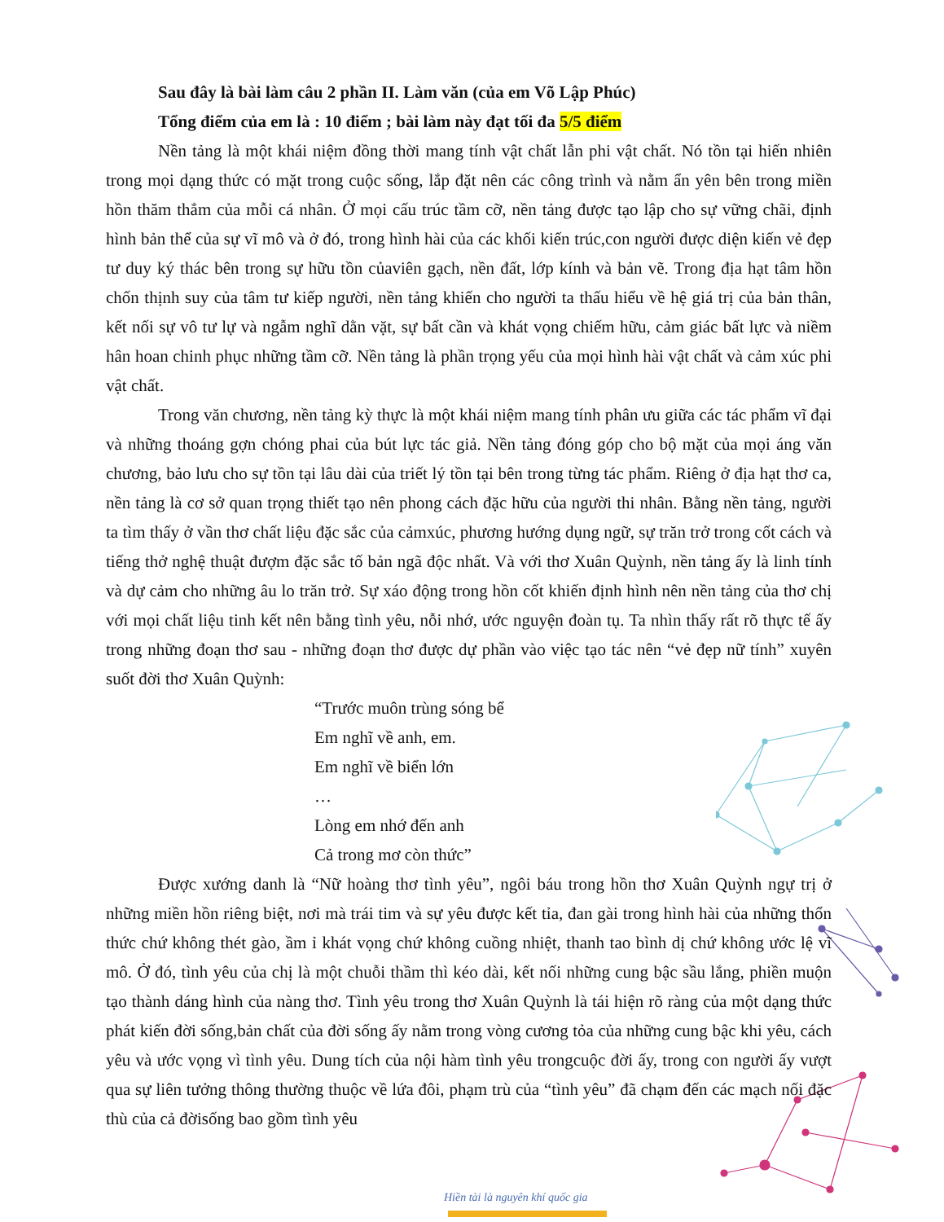Sau đây là bài làm câu 2 phần II. Làm văn (của em Võ Lập Phúc)
Tổng điểm của em là : 10 điểm ; bài làm này đạt tối đa 5/5 điểm
Nền tảng là một khái niệm đồng thời mang tính vật chất lẫn phi vật chất. Nó tồn tại hiến nhiên trong mọi dạng thức có mặt trong cuộc sống, lắp đặt nên các công trình và nằm ẩn yên bên trong miền hồn thăm thẳm của mỗi cá nhân. Ở mọi cấu trúc tầm cỡ, nền tảng được tạo lập cho sự vững chãi, định hình bản thể của sự vĩ mô và ở đó, trong hình hài của các khối kiến trúc,con người được diện kiến vẻ đẹp tư duy ký thác bên trong sự hữu tồn củaviên gạch, nền đất, lớp kính và bản vẽ. Trong địa hạt tâm hồn chốn thịnh suy của tâm tư kiếp người, nền tảng khiến cho người ta thấu hiểu về hệ giá trị của bản thân, kết nối sự vô tư lự và ngẫm nghĩ dằn vặt, sự bất cần và khát vọng chiếm hữu, cảm giác bất lực và niềm hân hoan chinh phục những tầm cỡ. Nền tảng là phần trọng yếu của mọi hình hài vật chất và cảm xúc phi vật chất.
Trong văn chương, nền tảng kỳ thực là một khái niệm mang tính phân ưu giữa các tác phẩm vĩ đại và những thoáng gợn chóng phai của bút lực tác giả. Nền tảng đóng góp cho bộ mặt của mọi áng văn chương, bảo lưu cho sự tồn tại lâu dài của triết lý tồn tại bên trong từng tác phẩm. Riêng ở địa hạt thơ ca, nền tảng là cơ sở quan trọng thiết tạo nên phong cách đặc hữu của người thi nhân. Bằng nền tảng, người ta tìm thấy ở vần thơ chất liệu đặc sắc của cảmxúc, phương hướng dụng ngữ, sự trăn trở trong cốt cách và tiếng thở nghệ thuật đượm đặc sắc tố bản ngã độc nhất. Và với thơ Xuân Quỳnh, nền tảng ấy là linh tính và dự cảm cho những âu lo trăn trở. Sự xáo động trong hồn cốt khiến định hình nên nền tảng của thơ chị với mọi chất liệu tinh kết nên bằng tình yêu, nỗi nhớ, ước nguyện đoàn tụ. Ta nhìn thấy rất rõ thực tế ấy trong những đoạn thơ sau - những đoạn thơ được dự phần vào việc tạo tác nên “vẻ đẹp nữ tính” xuyên suốt đời thơ Xuân Quỳnh:
“Trước muôn trùng sóng bể
Em nghĩ về anh, em.
Em nghĩ về biển lớn
…
Lòng em nhớ đến anh
Cả trong mơ còn thức”
Được xướng danh là “Nữ hoàng thơ tình yêu”, ngôi báu trong hồn thơ Xuân Quỳnh ngự trị ở những miền hồn riêng biệt, nơi mà trái tim và sự yêu được kết tỉa, đan gài trong hình hài của những thổn thức chứ không thét gào, ầm ỉ khát vọng chứ không cuồng nhiệt, thanh tao bình dị chứ không ước lệ vĩ mô. Ở đó, tình yêu của chị là một chuỗi thầm thì kéo dài, kết nối những cung bậc sầu lắng, phiền muộn tạo thành dáng hình của nàng thơ. Tình yêu trong thơ Xuân Quỳnh là tái hiện rõ ràng của một dạng thức phát kiến đời sống,bản chất của đời sống ấy nằm trong vòng cương tỏa của những cung bậc khi yêu, cách yêu và ước vọng vì tình yêu. Dung tích của nội hàm tình yêu trongcuộc đời ấy, trong con người ấy vượt qua sự liên tưởng thông thường thuộc về lứa đôi, phạm trù của “tình yêu” đã chạm đến các mạch nối đặc thù của cả đờisống bao gồm tình yêu
Hiền tài là nguyên khí quốc gia